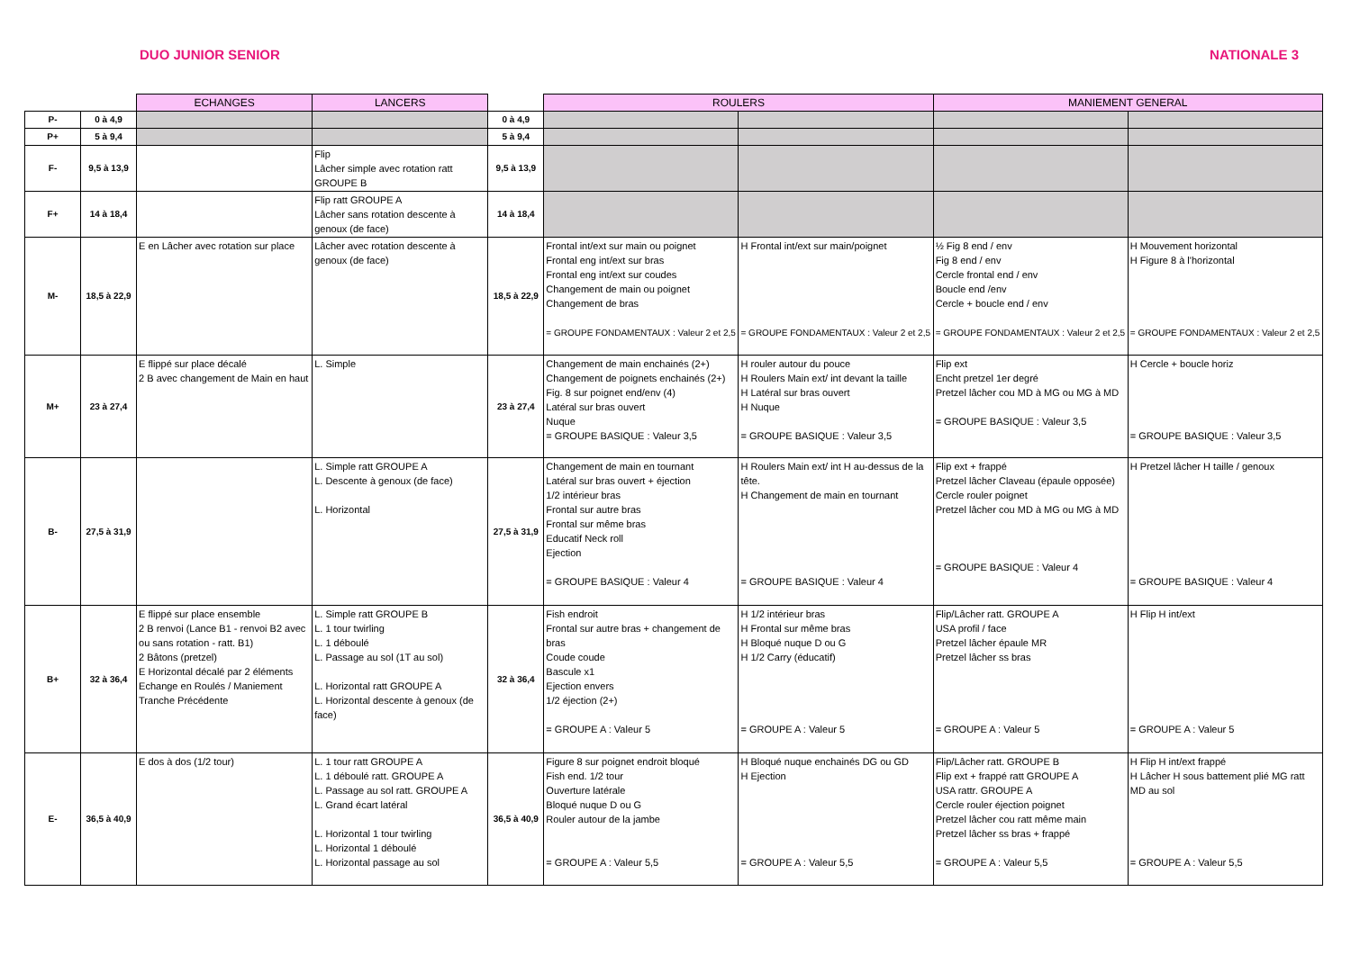DUO JUNIOR SENIOR NATIONALE 3
| | | ECHANGES | LANCERS | | ROULERS | | MANIEMENT GENERAL | |
| --- | --- | --- | --- | --- | --- | --- | --- | --- |
| P- | 0 à 4,9 | | | 0 à 4,9 | | | | |
| P+ | 5 à 9,4 | | | 5 à 9,4 | | | | |
| F- | 9,5 à 13,9 | | Flip Lâcher simple avec rotation ratt GROUPE B | 9,5 à 13,9 | | | | |
| F+ | 14 à 18,4 | | Flip ratt GROUPE A Lâcher sans rotation descente à genoux (de face) | 14 à 18,4 | | | | |
| M- | 18,5 à 22,9 | E en Lâcher avec rotation sur place | Lâcher avec rotation descente à genoux (de face) | 18,5 à 22,9 | Frontal int/ext sur main ou poignet Frontal eng int/ext sur bras Frontal eng int/ext sur coudes Changement de main ou poignet Changement de bras = GROUPE FONDAMENTAUX : Valeur 2 et 2,5 | H Frontal int/ext sur main/poignet = GROUPE FONDAMENTAUX : Valeur 2 et 2,5 | ½ Fig 8 end / env Fig 8 end / env Cercle frontal end / env Boucle end /env Cercle + boucle end / env = GROUPE FONDAMENTAUX : Valeur 2 et 2,5 | H Mouvement horizontal H Figure 8 à l'horizontal = GROUPE FONDAMENTAUX : Valeur 2 et 2,5 |
| M+ | 23 à 27,4 | E flippé sur place décalé 2 B avec changement de Main en haut | L. Simple | 23 à 27,4 | Changement de main enchainés (2+) Changement de poignets enchainés (2+) Fig. 8 sur poignet end/env (4) Latéral sur bras ouvert Nuque = GROUPE BASIQUE : Valeur 3,5 | H rouler autour du pouce H Roulers Main ext/ int devant la taille H Latéral sur bras ouvert H Nuque = GROUPE BASIQUE : Valeur 3,5 | Flip ext Encht pretzel 1er degré Pretzel lâcher cou MD à MG ou MG à MD = GROUPE BASIQUE : Valeur 3,5 | H Cercle + boucle horiz = GROUPE BASIQUE : Valeur 3,5 |
| B- | 27,5 à 31,9 | | L. Simple ratt GROUPE A L. Descente à genoux (de face) L. Horizontal | 27,5 à 31,9 | Changement de main en tournant Latéral sur bras ouvert + éjection 1/2 intérieur bras Frontal sur autre bras Frontal sur même bras Educatif Neck roll Ejection = GROUPE BASIQUE : Valeur 4 | H Roulers Main ext/ int H au-dessus de la tête. H Changement de main en tournant = GROUPE BASIQUE : Valeur 4 | Flip ext + frappé Pretzel lâcher Claveau (épaule opposée) Cercle rouler poignet Pretzel lâcher cou MD à MG ou MG à MD = GROUPE BASIQUE : Valeur 4 | H Pretzel lâcher H taille / genoux = GROUPE BASIQUE : Valeur 4 |
| B+ | 32 à 36,4 | E flippé sur place ensemble 2 B renvoi (Lance B1 - renvoi B2 avec ou sans rotation - ratt. B1) 2 Bâtons (pretzel) E Horizontal décalé par 2 éléments Echange en Roulés / Maniement Tranche Précédente | L. Simple ratt GROUPE B L. 1 tour twirling L. 1 déboulé L. Passage au sol (1T au sol) L. Horizontal ratt GROUPE A L. Horizontal descente à genoux (de face) | 32 à 36,4 | Fish endroit Frontal sur autre bras + changement de bras Coude coude Bascule x1 Ejection envers 1/2 éjection (2+) = GROUPE A : Valeur 5 | H 1/2 intérieur bras H Frontal sur même bras H Bloqué nuque D ou G H 1/2 Carry (éducatif) = GROUPE A : Valeur 5 | Flip/Lâcher ratt. GROUPE A USA profil / face Pretzel lâcher épaule MR Pretzel lâcher ss bras = GROUPE A : Valeur 5 | H Flip H int/ext = GROUPE A : Valeur 5 |
| E- | 36,5 à 40,9 | E dos à dos (1/2 tour) | L. 1 tour ratt GROUPE A L. 1 déboulé ratt. GROUPE A L. Passage au sol ratt. GROUPE A L. Grand écart latéral L. Horizontal 1 tour twirling L. Horizontal 1 déboulé L. Horizontal passage au sol | 36,5 à 40,9 | Figure 8 sur poignet endroit bloqué Fish end. 1/2 tour Ouverture latérale Bloqué nuque D ou G Rouler autour de la jambe = GROUPE A : Valeur 5,5 | H Bloqué nuque enchainés DG ou GD H Ejection = GROUPE A : Valeur 5,5 | Flip/Lâcher ratt. GROUPE B Flip ext + frappé ratt GROUPE A USA rattr. GROUPE A Cercle rouler éjection poignet Pretzel lâcher cou ratt même main Pretzel lâcher ss bras + frappé = GROUPE A : Valeur 5,5 | H Flip H int/ext frappé H Lâcher H sous battement plié MG ratt MD au sol = GROUPE A : Valeur 5,5 |